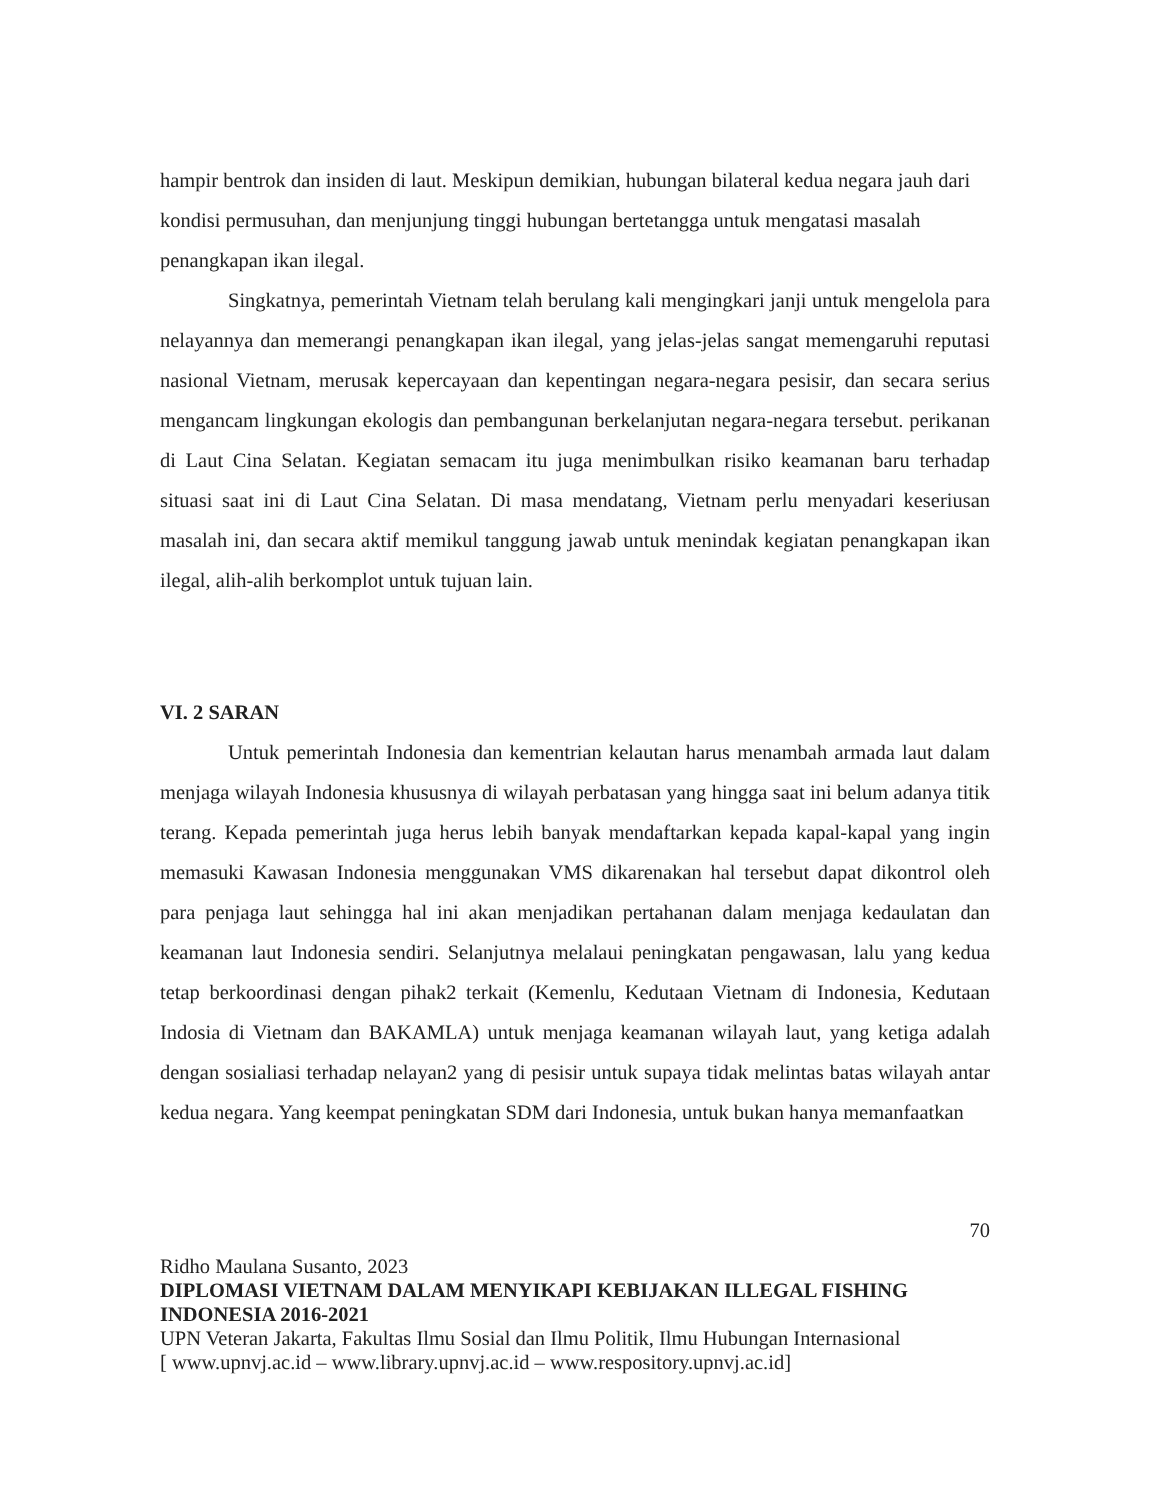hampir bentrok dan insiden di laut. Meskipun demikian, hubungan bilateral kedua negara jauh dari kondisi permusuhan, dan menjunjung tinggi hubungan bertetangga untuk mengatasi masalah penangkapan ikan ilegal.
Singkatnya, pemerintah Vietnam telah berulang kali mengingkari janji untuk mengelola para nelayannya dan memerangi penangkapan ikan ilegal, yang jelas-jelas sangat memengaruhi reputasi nasional Vietnam, merusak kepercayaan dan kepentingan negara-negara pesisir, dan secara serius mengancam lingkungan ekologis dan pembangunan berkelanjutan negara-negara tersebut. perikanan di Laut Cina Selatan. Kegiatan semacam itu juga menimbulkan risiko keamanan baru terhadap situasi saat ini di Laut Cina Selatan. Di masa mendatang, Vietnam perlu menyadari keseriusan masalah ini, dan secara aktif memikul tanggung jawab untuk menindak kegiatan penangkapan ikan ilegal, alih-alih berkomplot untuk tujuan lain.
VI. 2 SARAN
Untuk pemerintah Indonesia dan kementrian kelautan harus menambah armada laut dalam menjaga wilayah Indonesia khususnya di wilayah perbatasan yang hingga saat ini belum adanya titik terang. Kepada pemerintah juga herus lebih banyak mendaftarkan kepada kapal-kapal yang ingin memasuki Kawasan Indonesia menggunakan VMS dikarenakan hal tersebut dapat dikontrol oleh para penjaga laut sehingga hal ini akan menjadikan pertahanan dalam menjaga kedaulatan dan keamanan laut Indonesia sendiri. Selanjutnya melalaui peningkatan pengawasan, lalu yang kedua tetap berkoordinasi dengan pihak2 terkait (Kemenlu, Kedutaan Vietnam di Indonesia, Kedutaan Indosia di Vietnam dan BAKAMLA) untuk menjaga keamanan wilayah laut, yang ketiga adalah dengan sosialiasi terhadap nelayan2 yang di pesisir untuk supaya tidak melintas batas wilayah antar kedua negara. Yang keempat peningkatan SDM dari Indonesia, untuk bukan hanya memanfaatkan
70
Ridho Maulana Susanto, 2023
DIPLOMASI VIETNAM DALAM MENYIKAPI KEBIJAKAN ILLEGAL FISHING INDONESIA 2016-2021
UPN Veteran Jakarta, Fakultas Ilmu Sosial dan Ilmu Politik, Ilmu Hubungan Internasional
[ www.upnvj.ac.id – www.library.upnvj.ac.id – www.respository.upnvj.ac.id]